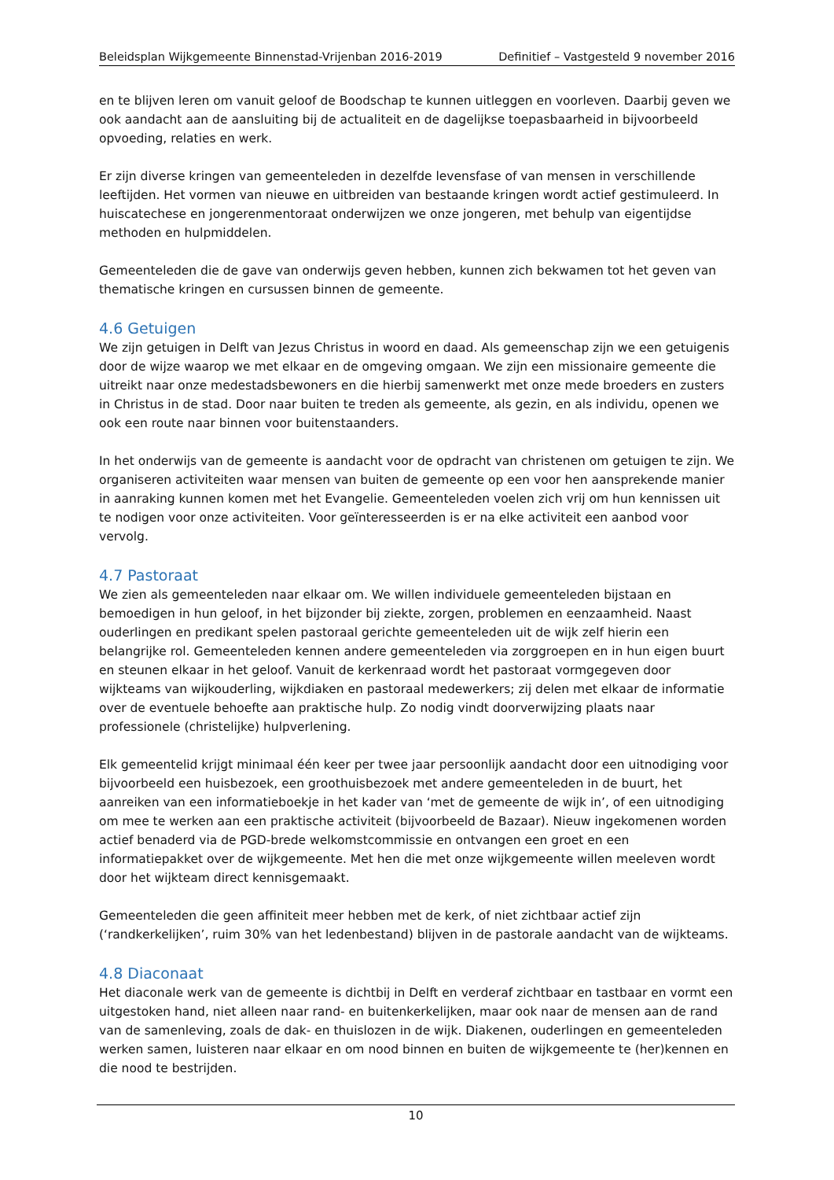Beleidsplan Wijkgemeente Binnenstad-Vrijenban 2016-2019 Definitief – Vastgesteld 9 november 2016
en te blijven leren om vanuit geloof de Boodschap te kunnen uitleggen en voorleven. Daarbij geven we ook aandacht aan de aansluiting bij de actualiteit en de dagelijkse toepasbaarheid in bijvoorbeeld opvoeding, relaties en werk.
Er zijn diverse kringen van gemeenteleden in dezelfde levensfase of van mensen in verschillende leeftijden. Het vormen van nieuwe en uitbreiden van bestaande kringen wordt actief gestimuleerd. In huiscatechese en jongerenmentoraat onderwijzen we onze jongeren, met behulp van eigentijdse methoden en hulpmiddelen.
Gemeenteleden die de gave van onderwijs geven hebben, kunnen zich bekwamen tot het geven van thematische kringen en cursussen binnen de gemeente.
4.6 Getuigen
We zijn getuigen in Delft van Jezus Christus in woord en daad. Als gemeenschap zijn we een getuigenis door de wijze waarop we met elkaar en de omgeving omgaan. We zijn een missionaire gemeente die uitreikt naar onze medestadsbewoners en die hierbij samenwerkt met onze mede broeders en zusters in Christus in de stad. Door naar buiten te treden als gemeente, als gezin, en als individu, openen we ook een route naar binnen voor buitenstaanders.
In het onderwijs van de gemeente is aandacht voor de opdracht van christenen om getuigen te zijn. We organiseren activiteiten waar mensen van buiten de gemeente op een voor hen aansprekende manier in aanraking kunnen komen met het Evangelie. Gemeenteleden voelen zich vrij om hun kennissen uit te nodigen voor onze activiteiten. Voor geïnteresseerden is er na elke activiteit een aanbod voor vervolg.
4.7 Pastoraat
We zien als gemeenteleden naar elkaar om. We willen individuele gemeenteleden bijstaan en bemoedigen in hun geloof, in het bijzonder bij ziekte, zorgen, problemen en eenzaamheid. Naast ouderlingen en predikant spelen pastoraal gerichte gemeenteleden uit de wijk zelf hierin een belangrijke rol. Gemeenteleden kennen andere gemeenteleden via zorggroepen en in hun eigen buurt en steunen elkaar in het geloof. Vanuit de kerkenraad wordt het pastoraat vormgegeven door wijkteams van wijkouderling, wijkdiaken en pastoraal medewerkers; zij delen met elkaar de informatie over de eventuele behoefte aan praktische hulp. Zo nodig vindt doorverwijzing plaats naar professionele (christelijke) hulpverlening.
Elk gemeentelid krijgt minimaal één keer per twee jaar persoonlijk aandacht door een uitnodiging voor bijvoorbeeld een huisbezoek, een groothuisbezoek met andere gemeenteleden in de buurt, het aanreiken van een informatieboekje in het kader van ‘met de gemeente de wijk in’, of een uitnodiging om mee te werken aan een praktische activiteit (bijvoorbeeld de Bazaar). Nieuw ingekomenen worden actief benaderd via de PGD-brede welkomstcommissie en ontvangen een groet en een informatiepakket over de wijkgemeente. Met hen die met onze wijkgemeente willen meeleven wordt door het wijkteam direct kennisgemaakt.
Gemeenteleden die geen affiniteit meer hebben met de kerk, of niet zichtbaar actief zijn (‘randkerkelijken’, ruim 30% van het ledenbestand) blijven in de pastorale aandacht van de wijkteams.
4.8 Diaconaat
Het diaconale werk van de gemeente is dichtbij in Delft en verderaf zichtbaar en tastbaar en vormt een uitgestoken hand, niet alleen naar rand- en buitenkerkelijken, maar ook naar de mensen aan de rand van de samenleving, zoals de dak- en thuislozen in de wijk. Diakenen, ouderlingen en gemeenteleden werken samen, luisteren naar elkaar en om nood binnen en buiten de wijkgemeente te (her)kennen en die nood te bestrijden.
10